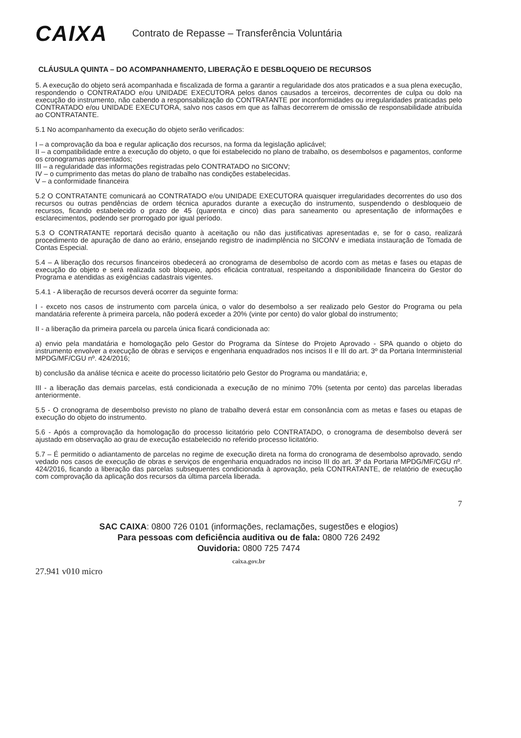CAIXA
Contrato de Repasse – Transferência Voluntária
CLÁUSULA QUINTA – DO ACOMPANHAMENTO, LIBERAÇÃO E DESBLOQUEIO DE RECURSOS
5. A execução do objeto será acompanhada e fiscalizada de forma a garantir a regularidade dos atos praticados e a sua plena execução, respondendo o CONTRATADO e/ou UNIDADE EXECUTORA pelos danos causados a terceiros, decorrentes de culpa ou dolo na execução do instrumento, não cabendo a responsabilização do CONTRATANTE por inconformidades ou irregularidades praticadas pelo CONTRATADO e/ou UNIDADE EXECUTORA, salvo nos casos em que as falhas decorrerem de omissão de responsabilidade atribuída ao CONTRATANTE.
5.1 No acompanhamento da execução do objeto serão verificados:
I – a comprovação da boa e regular aplicação dos recursos, na forma da legislação aplicável;
II – a compatibilidade entre a execução do objeto, o que foi estabelecido no plano de trabalho, os desembolsos e pagamentos, conforme os cronogramas apresentados;
III – a regularidade das informações registradas pelo CONTRATADO no SICONV;
IV – o cumprimento das metas do plano de trabalho nas condições estabelecidas.
V – a conformidade financeira
5.2 O CONTRATANTE comunicará ao CONTRATADO e/ou UNIDADE EXECUTORA quaisquer irregularidades decorrentes do uso dos recursos ou outras pendências de ordem técnica apurados durante a execução do instrumento, suspendendo o desbloqueio de recursos, ficando estabelecido o prazo de 45 (quarenta e cinco) dias para saneamento ou apresentação de informações e esclarecimentos, podendo ser prorrogado por igual período.
5.3 O CONTRATANTE reportará decisão quanto à aceitação ou não das justificativas apresentadas e, se for o caso, realizará procedimento de apuração de dano ao erário, ensejando registro de inadimplência no SICONV e imediata instauração de Tomada de Contas Especial.
5.4 – A liberação dos recursos financeiros obedecerá ao cronograma de desembolso de acordo com as metas e fases ou etapas de execução do objeto e será realizada sob bloqueio, após eficácia contratual, respeitando a disponibilidade financeira do Gestor do Programa e atendidas as exigências cadastrais vigentes.
5.4.1 - A liberação de recursos deverá ocorrer da seguinte forma:
I - exceto nos casos de instrumento com parcela única, o valor do desembolso a ser realizado pelo Gestor do Programa ou pela mandatária referente à primeira parcela, não poderá exceder a 20% (vinte por cento) do valor global do instrumento;
II - a liberação da primeira parcela ou parcela única ficará condicionada ao:
a) envio pela mandatária e homologação pelo Gestor do Programa da Síntese do Projeto Aprovado - SPA quando o objeto do instrumento envolver a execução de obras e serviços e engenharia enquadrados nos incisos II e III do art. 3º da Portaria Interministerial MPDG/MF/CGU nº. 424/2016;
b) conclusão da análise técnica e aceite do processo licitatório pelo Gestor do Programa ou mandatária; e,
III - a liberação das demais parcelas, está condicionada a execução de no mínimo 70% (setenta por cento) das parcelas liberadas anteriormente.
5.5 - O cronograma de desembolso previsto no plano de trabalho deverá estar em consonância com as metas e fases ou etapas de execução do objeto do instrumento.
5.6 - Após a comprovação da homologação do processo licitatório pelo CONTRATADO, o cronograma de desembolso deverá ser ajustado em observação ao grau de execução estabelecido no referido processo licitatório.
5.7 – É permitido o adiantamento de parcelas no regime de execução direta na forma do cronograma de desembolso aprovado, sendo vedado nos casos de execução de obras e serviços de engenharia enquadrados no inciso III do art. 3º da Portaria MPDG/MF/CGU nº. 424/2016, ficando a liberação das parcelas subsequentes condicionada à aprovação, pela CONTRATANTE, de relatório de execução com comprovação da aplicação dos recursos da última parcela liberada.
7
SAC CAIXA: 0800 726 0101 (informações, reclamações, sugestões e elogios)
Para pessoas com deficiência auditiva ou de fala: 0800 726 2492
Ouvidoria: 0800 725 7474
caixa.gov.br
27.941 v010 micro